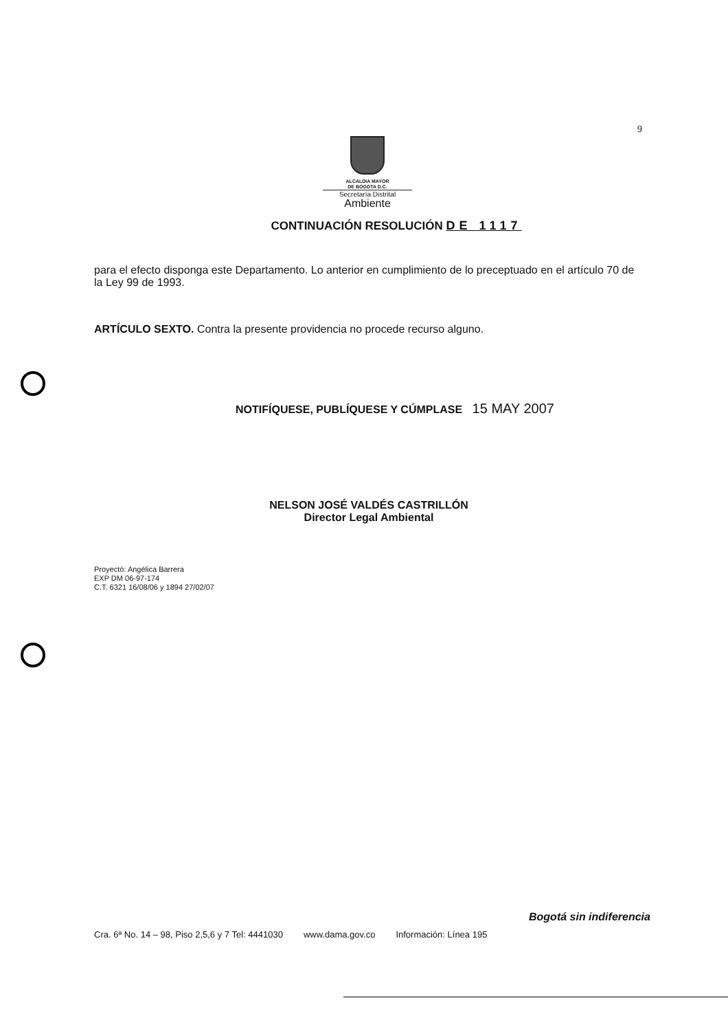9
ALCALDIA MAYOR
DE BOGOTA D.C.
Secretaría Distrital
Ambiente
CONTINUACIÓN RESOLUCIÓN DE 1117
para el efecto disponga este Departamento. Lo anterior en cumplimiento de lo preceptuado en el artículo 70 de la Ley 99 de 1993.
ARTÍCULO SEXTO. Contra la presente providencia no procede recurso alguno.
NOTIFÍQUESE, PUBLÍQUESE Y CÚMPLASE 15 MAY 2007
NELSON JOSÉ VALDÉS CASTRILLÓN
Director Legal Ambiental
Proyectó: Angélica Barrera
EXP DM 06-97-174
C.T. 6321 16/08/06 y 1894 27/02/07
Bogotá sin indiferencia
Cra. 6ª No. 14 – 98, Piso 2,5,6 y 7 Tel: 4441030 www.dama.gov.co Información: Línea 195